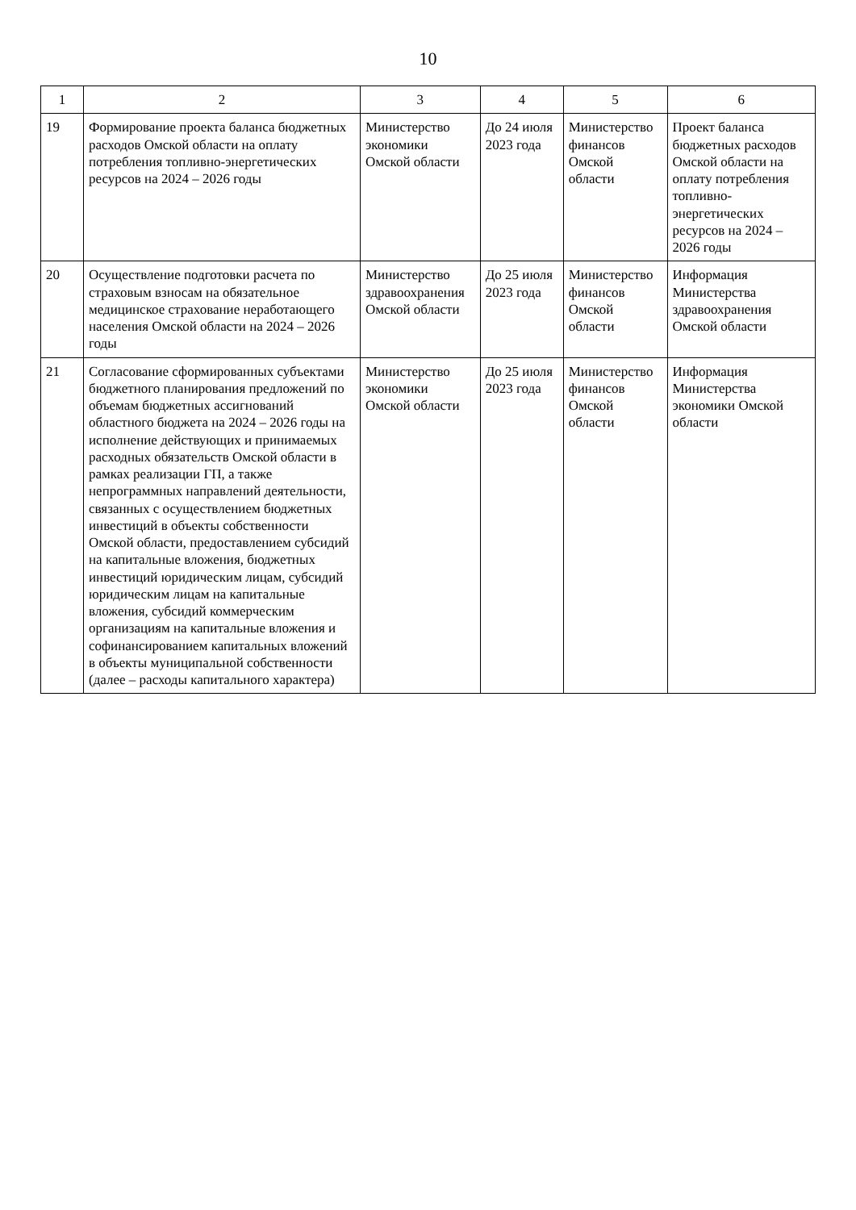10
| 1 | 2 | 3 | 4 | 5 | 6 |
| --- | --- | --- | --- | --- | --- |
| 19 | Формирование проекта баланса бюджетных расходов Омской области на оплату потребления топливно-энергетических ресурсов на 2024 – 2026 годы | Министерство экономики Омской области | До 24 июля 2023 года | Министерство финансов Омской области | Проект баланса бюджетных расходов Омской области на оплату потребления топливно-энергетических ресурсов на 2024 – 2026 годы |
| 20 | Осуществление подготовки расчета по страховым взносам на обязательное медицинское страхование неработающего населения Омской области на 2024 – 2026 годы | Министерство здравоохранения Омской области | До 25 июля 2023 года | Министерство финансов Омской области | Информация Министерства здравоохранения Омской области |
| 21 | Согласование сформированных субъектами бюджетного планирования предложений по объемам бюджетных ассигнований областного бюджета на 2024 – 2026 годы на исполнение действующих и принимаемых расходных обязательств Омской области в рамках реализации ГП, а также непрограммных направлений деятельности, связанных с осуществлением бюджетных инвестиций в объекты собственности Омской области, предоставлением субсидий на капитальные вложения, бюджетных инвестиций юридическим лицам, субсидий юридическим лицам на капитальные вложения, субсидий коммерческим организациям на капитальные вложения и софинансированием капитальных вложений в объекты муниципальной собственности (далее – расходы капитального характера) | Министерство экономики Омской области | До 25 июля 2023 года | Министерство финансов Омской области | Информация Министерства экономики Омской области |